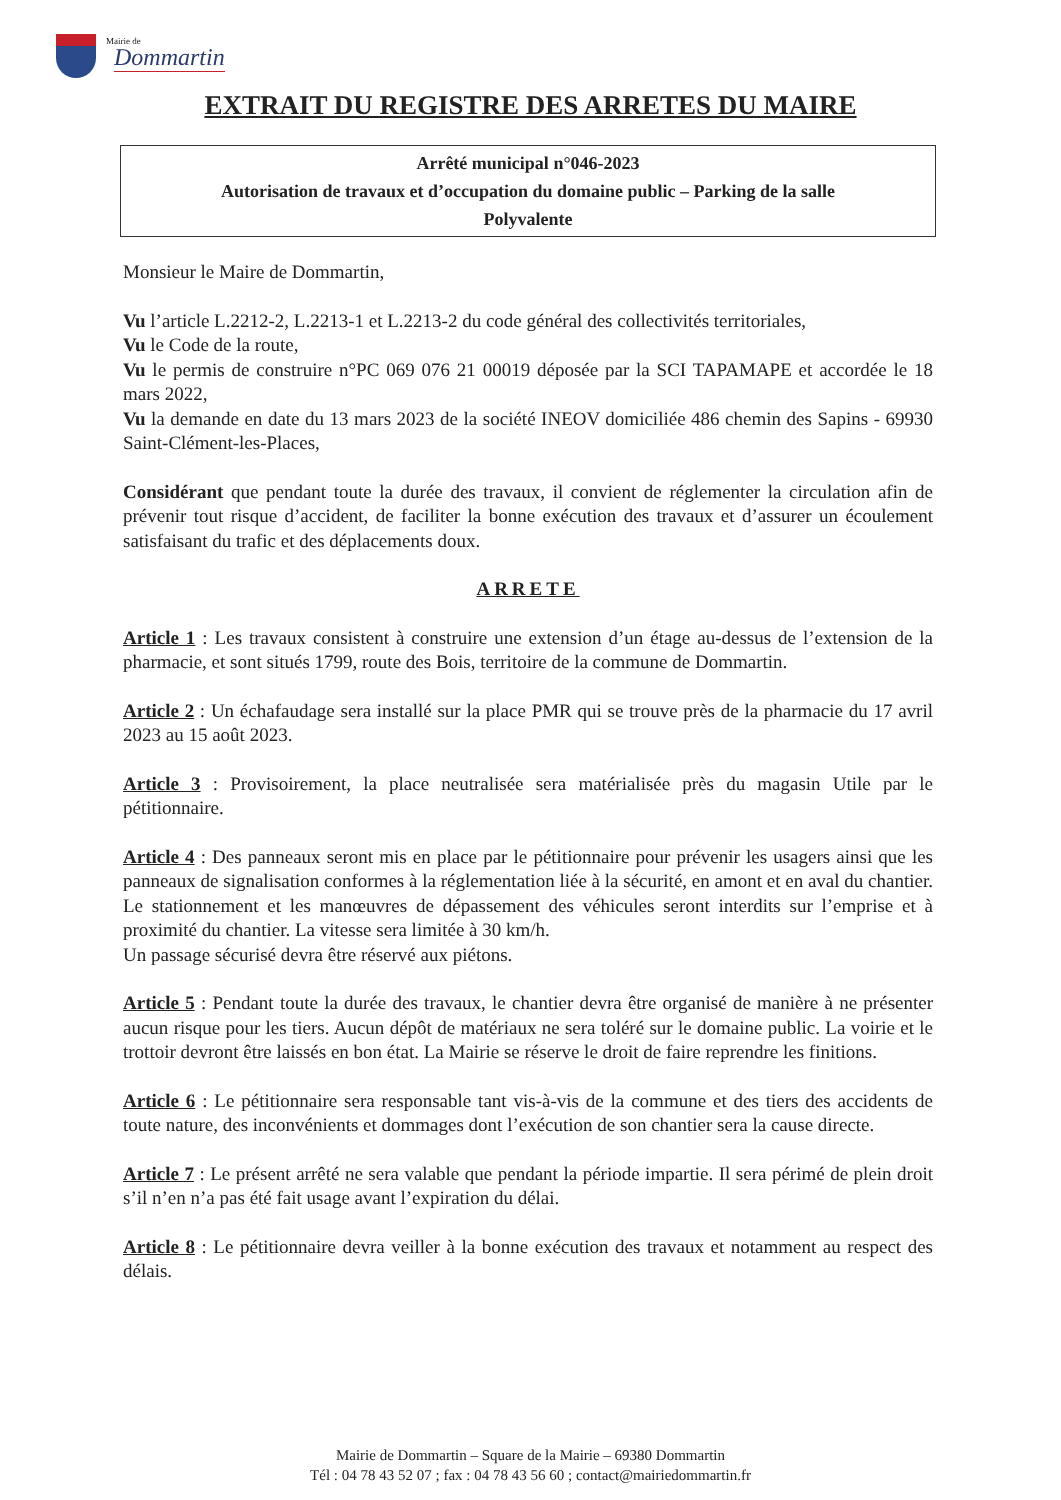Mairie de
Dommartin
EXTRAIT DU REGISTRE DES ARRETES DU MAIRE
Arrêté municipal n°046-2023
Autorisation de travaux et d’occupation du domaine public – Parking de la salle
Polyvalente
Monsieur le Maire de Dommartin,
Vu l’article L.2212-2, L.2213-1 et L.2213-2 du code général des collectivités territoriales,
Vu le Code de la route,
Vu le permis de construire n°PC 069 076 21 00019 déposée par la SCI TAPAMAPE et accordée le 18 mars 2022,
Vu la demande en date du 13 mars 2023 de la société INEOV domiciliée 486 chemin des Sapins - 69930 Saint-Clément-les-Places,
Considérant que pendant toute la durée des travaux, il convient de réglementer la circulation afin de prévenir tout risque d’accident, de faciliter la bonne exécution des travaux et d’assurer un écoulement satisfaisant du trafic et des déplacements doux.
ARRETE
Article 1 : Les travaux consistent à construire une extension d’un étage au-dessus de l’extension de la pharmacie, et sont situés 1799, route des Bois, territoire de la commune de Dommartin.
Article 2 : Un échafaudage sera installé sur la place PMR qui se trouve près de la pharmacie du 17 avril 2023 au 15 août 2023.
Article 3 : Provisoirement, la place neutralisée sera matérialisée près du magasin Utile par le pétitionnaire.
Article 4 : Des panneaux seront mis en place par le pétitionnaire pour prévenir les usagers ainsi que les panneaux de signalisation conformes à la réglementation liée à la sécurité, en amont et en aval du chantier. Le stationnement et les manœuvres de dépassement des véhicules seront interdits sur l’emprise et à proximité du chantier. La vitesse sera limitée à 30 km/h.
Un passage sécurisé devra être réservé aux piétons.
Article 5 : Pendant toute la durée des travaux, le chantier devra être organisé de manière à ne présenter aucun risque pour les tiers. Aucun dépôt de matériaux ne sera toléré sur le domaine public. La voirie et le trottoir devront être laissés en bon état. La Mairie se réserve le droit de faire reprendre les finitions.
Article 6 : Le pétitionnaire sera responsable tant vis-à-vis de la commune et des tiers des accidents de toute nature, des inconvénients et dommages dont l’exécution de son chantier sera la cause directe.
Article 7 : Le présent arrêté ne sera valable que pendant la période impartie. Il sera périmé de plein droit s’il n’en n’a pas été fait usage avant l’expiration du délai.
Article 8 : Le pétitionnaire devra veiller à la bonne exécution des travaux et notamment au respect des délais.
Mairie de Dommartin – Square de la Mairie – 69380 Dommartin
Tél : 04 78 43 52 07 ; fax : 04 78 43 56 60 ; contact@mairiedommartin.fr